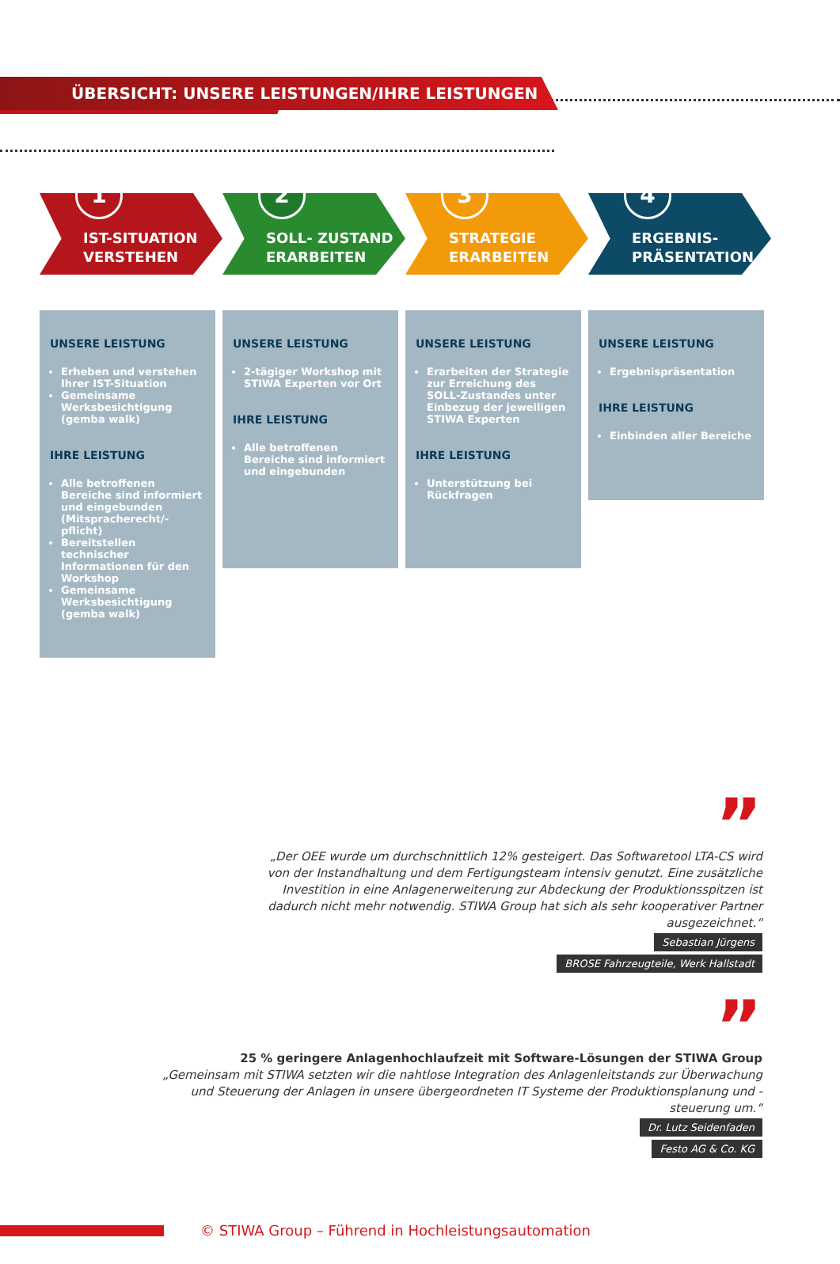ÜBERSICHT: UNSERE LEISTUNGEN/IHRE LEISTUNGEN
1
IST-SITUATION
VERSTEHEN
2
SOLL- ZUSTAND
ERARBEITEN
3
STRATEGIE
ERARBEITEN
4
ERGEBNIS-
PRÄSENTATION
UNSERE LEISTUNG
Erheben und verstehen Ihrer IST-Situation
Gemeinsame Werksbesichtigung (gemba walk)
IHRE LEISTUNG
Alle betroffenen Bereiche sind informiert und eingebunden (Mitspracherecht/-pflicht)
Bereitstellen technischer Informationen für den Workshop
Gemeinsame Werksbesichtigung (gemba walk)
UNSERE LEISTUNG
2-tägiger Workshop mit STIWA Experten vor Ort
IHRE LEISTUNG
Alle betroffenen Bereiche sind informiert und eingebunden
UNSERE LEISTUNG
Erarbeiten der Strategie zur Erreichung des SOLL-Zustandes unter Einbezug der jeweiligen STIWA Experten
IHRE LEISTUNG
Unterstützung bei Rückfragen
UNSERE LEISTUNG
Ergebnispräsentation
IHRE LEISTUNG
Einbinden aller Bereiche
”
„Der OEE wurde um durchschnittlich 12% gesteigert. Das Softwaretool LTA-CS wird von der Instandhaltung und dem Fertigungsteam intensiv genutzt. Eine zusätzliche Investition in eine Anlagenerweiterung zur Abdeckung der Produktionsspitzen ist dadurch nicht mehr notwendig. STIWA Group hat sich als sehr kooperativer Partner ausgezeichnet.“
Sebastian Jürgens
BROSE Fahrzeugteile, Werk Hallstadt
”
25 % geringere Anlagenhochlaufzeit mit Software-Lösungen der STIWA Group
„Gemeinsam mit STIWA setzten wir die nahtlose Integration des Anlagenleitstands zur Überwachung und Steuerung der Anlagen in unsere übergeordneten IT Systeme der Produktionsplanung und -steuerung um.“
Dr. Lutz Seidenfaden
Festo AG & Co. KG
© STIWA Group – Führend in Hochleistungsautomation